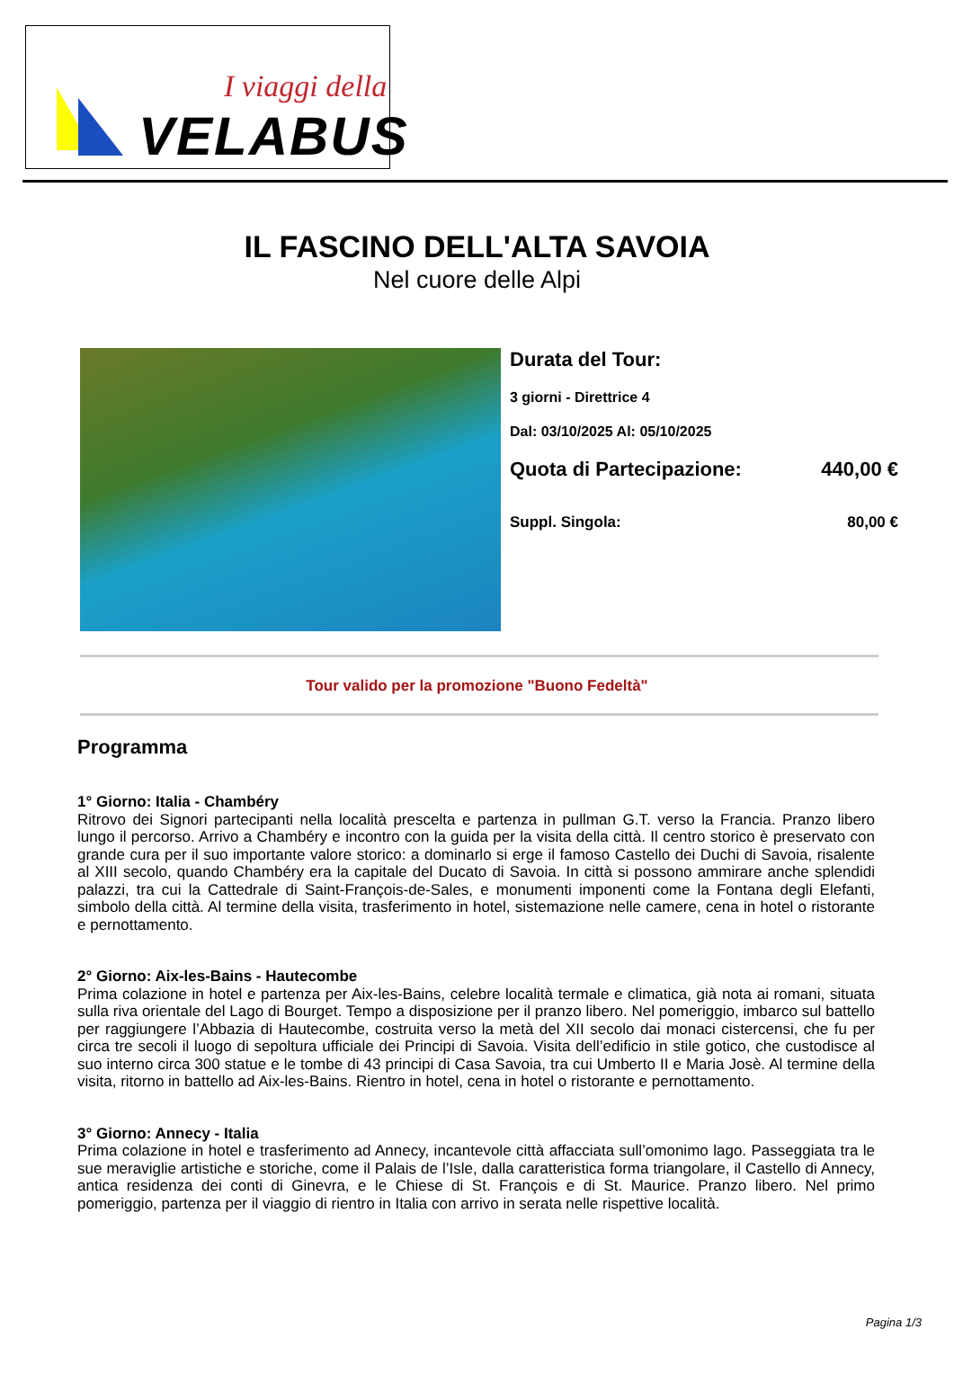I viaggi della
VELABUS
IL FASCINO DELL'ALTA SAVOIA
Nel cuore delle Alpi
Durata del Tour:
3 giorni - Direttrice 4
Dal: 03/10/2025 Al: 05/10/2025
Quota di Partecipazione: 440,00 €
Suppl. Singola: 80,00 €
Tour valido per la promozione "Buono Fedeltà"
Programma
1° Giorno: Italia - Chambéry
Ritrovo dei Signori partecipanti nella località prescelta e partenza in pullman G.T. verso la Francia. Pranzo libero lungo il percorso. Arrivo a Chambéry e incontro con la guida per la visita della città. Il centro storico è preservato con grande cura per il suo importante valore storico: a dominarlo si erge il famoso Castello dei Duchi di Savoia, risalente al XIII secolo, quando Chambéry era la capitale del Ducato di Savoia. In città si possono ammirare anche splendidi palazzi, tra cui la Cattedrale di Saint-François-de-Sales, e monumenti imponenti come la Fontana degli Elefanti, simbolo della città. Al termine della visita, trasferimento in hotel, sistemazione nelle camere, cena in hotel o ristorante e pernottamento.
2° Giorno: Aix-les-Bains - Hautecombe
Prima colazione in hotel e partenza per Aix-les-Bains, celebre località termale e climatica, già nota ai romani, situata sulla riva orientale del Lago di Bourget. Tempo a disposizione per il pranzo libero. Nel pomeriggio, imbarco sul battello per raggiungere l’Abbazia di Hautecombe, costruita verso la metà del XII secolo dai monaci cistercensi, che fu per circa tre secoli il luogo di sepoltura ufficiale dei Principi di Savoia. Visita dell’edificio in stile gotico, che custodisce al suo interno circa 300 statue e le tombe di 43 principi di Casa Savoia, tra cui Umberto II e Maria Josè. Al termine della visita, ritorno in battello ad Aix-les-Bains. Rientro in hotel, cena in hotel o ristorante e pernottamento.
3° Giorno: Annecy - Italia
Prima colazione in hotel e trasferimento ad Annecy, incantevole città affacciata sull’omonimo lago. Passeggiata tra le sue meraviglie artistiche e storiche, come il Palais de l’Isle, dalla caratteristica forma triangolare, il Castello di Annecy, antica residenza dei conti di Ginevra, e le Chiese di St. François e di St. Maurice. Pranzo libero. Nel primo pomeriggio, partenza per il viaggio di rientro in Italia con arrivo in serata nelle rispettive località.
Pagina 1/3